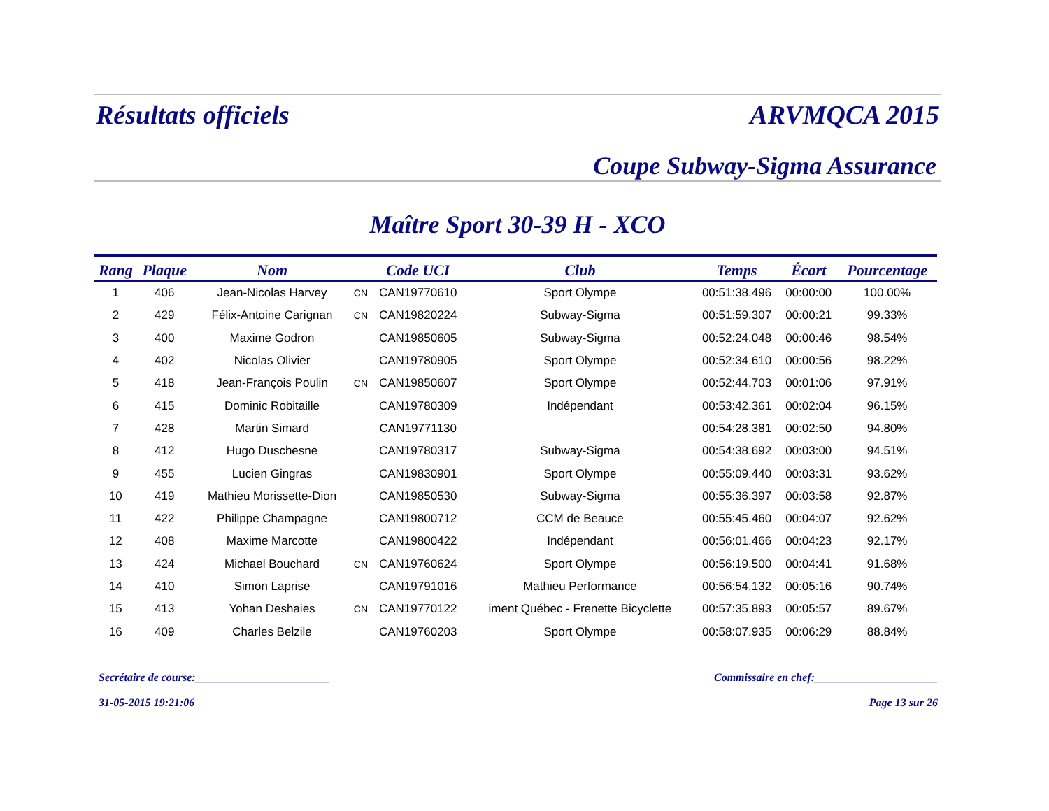Résultats officiels ARVMQCA 2015
Coupe Subway-Sigma Assurance
Maître Sport 30-39 H - XCO
| Rang | Plaque | Nom | | Code UCI | Club | Temps | Écart | Pourcentage |
| --- | --- | --- | --- | --- | --- | --- | --- | --- |
| 1 | 406 | Jean-Nicolas Harvey | CN | CAN19770610 | Sport Olympe | 00:51:38.496 | 00:00:00 | 100.00% |
| 2 | 429 | Félix-Antoine Carignan | CN | CAN19820224 | Subway-Sigma | 00:51:59.307 | 00:00:21 | 99.33% |
| 3 | 400 | Maxime Godron | | CAN19850605 | Subway-Sigma | 00:52:24.048 | 00:00:46 | 98.54% |
| 4 | 402 | Nicolas Olivier | | CAN19780905 | Sport Olympe | 00:52:34.610 | 00:00:56 | 98.22% |
| 5 | 418 | Jean-François Poulin | CN | CAN19850607 | Sport Olympe | 00:52:44.703 | 00:01:06 | 97.91% |
| 6 | 415 | Dominic Robitaille | | CAN19780309 | Indépendant | 00:53:42.361 | 00:02:04 | 96.15% |
| 7 | 428 | Martin Simard | | CAN19771130 | | 00:54:28.381 | 00:02:50 | 94.80% |
| 8 | 412 | Hugo Duschesne | | CAN19780317 | Subway-Sigma | 00:54:38.692 | 00:03:00 | 94.51% |
| 9 | 455 | Lucien Gingras | | CAN19830901 | Sport Olympe | 00:55:09.440 | 00:03:31 | 93.62% |
| 10 | 419 | Mathieu Morissette-Dion | | CAN19850530 | Subway-Sigma | 00:55:36.397 | 00:03:58 | 92.87% |
| 11 | 422 | Philippe Champagne | | CAN19800712 | CCM de Beauce | 00:55:45.460 | 00:04:07 | 92.62% |
| 12 | 408 | Maxime Marcotte | | CAN19800422 | Indépendant | 00:56:01.466 | 00:04:23 | 92.17% |
| 13 | 424 | Michael Bouchard | CN | CAN19760624 | Sport Olympe | 00:56:19.500 | 00:04:41 | 91.68% |
| 14 | 410 | Simon Laprise | | CAN19791016 | Mathieu Performance | 00:56:54.132 | 00:05:16 | 90.74% |
| 15 | 413 | Yohan Deshaies | CN | CAN19770122 | iment Québec - Frenette Bicyclette | 00:57:35.893 | 00:05:57 | 89.67% |
| 16 | 409 | Charles Belzile | | CAN19760203 | Sport Olympe | 00:58:07.935 | 00:06:29 | 88.84% |
Secrétaire de course:________________________ Commissaire en chef:______________________
31-05-2015 19:21:06 Page 13 sur 26